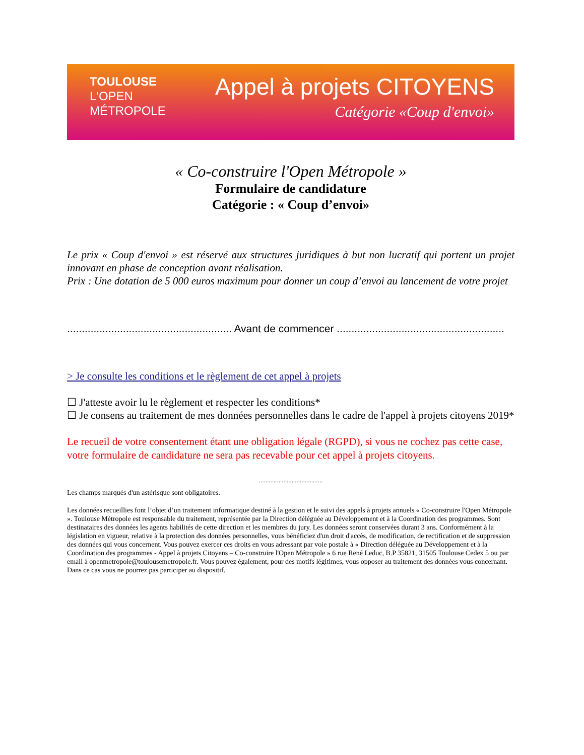TOULOUSE
L'OPEN
MÉTROPOLE
Appel à projets CITOYENS
Catégorie «Coup d'envoi»
« Co-construire l'Open Métropole »
Formulaire de candidature
Catégorie : « Coup d’envoi»
Le prix « Coup d'envoi » est réservé aux structures juridiques à but non lucratif qui portent un projet innovant en phase de conception avant réalisation.
Prix : Une dotation de 5 000 euros maximum pour donner un coup d’envoi au lancement de votre projet
........................................................ Avant de commencer .........................................................
> Je consulte les conditions et le règlement de cet appel à projets
☐ J'atteste avoir lu le règlement et respecter les conditions*
☐ Je consens au traitement de mes données personnelles dans le cadre de l'appel à projets citoyens 2019*
Le recueil de votre consentement étant une obligation légale (RGPD), si vous ne cochez pas cette case, votre formulaire de candidature ne sera pas recevable pour cet appel à projets citoyens.
.......................................
Les champs marqués d'un astérisque sont obligatoires.
Les données recueillies font l’objet d’un traitement informatique destiné à la gestion et le suivi des appels à projets annuels « Co-construire l'Open Métropole ». Toulouse Métropole est responsable du traitement, représentée par la Direction déléguée au Développement et à la Coordination des programmes. Sont destinataires des données les agents habilités de cette direction et les membres du jury. Les données seront conservées durant 3 ans. Conformément à la législation en vigueur, relative à la protection des données personnelles, vous bénéficiez d'un droit d'accès, de modification, de rectification et de suppression des données qui vous concernent. Vous pouvez exercer ces droits en vous adressant par voie postale à « Direction déléguée au Développement et à la Coordination des programmes - Appel à projets Citoyens – Co-construire l'Open Métropole » 6 rue René Leduc, B.P 35821, 31505 Toulouse Cedex 5 ou par email à openmetropole@toulousemetropole.fr. Vous pouvez également, pour des motifs légitimes, vous opposer au traitement des données vous concernant. Dans ce cas vous ne pourrez pas participer au dispositif.